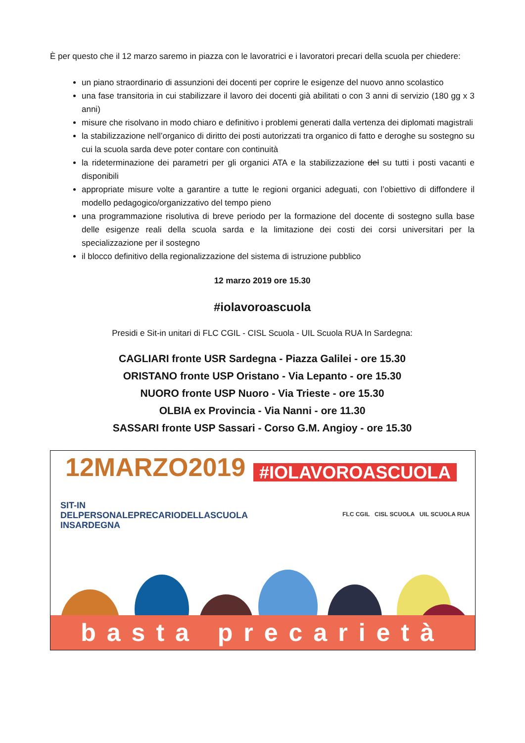È per questo che il 12 marzo saremo in piazza con le lavoratrici e i lavoratori precari della scuola per chiedere:
un piano straordinario di assunzioni dei docenti per coprire le esigenze del nuovo anno scolastico
una fase transitoria in cui stabilizzare il lavoro dei docenti già abilitati o con 3 anni di servizio (180 gg x 3 anni)
misure che risolvano in modo chiaro e definitivo i problemi generati dalla vertenza dei diplomati magistrali
la stabilizzazione nell’organico di diritto dei posti autorizzati tra organico di fatto e deroghe su sostegno su cui la scuola sarda deve poter contare con continuità
la rideterminazione dei parametri per gli organici ATA e la stabilizzazione del su tutti i posti vacanti e disponibili
appropriate misure volte a garantire a tutte le regioni organici adeguati, con l’obiettivo di diffondere il modello pedagogico/organizzativo del tempo pieno
una programmazione risolutiva di breve periodo per la formazione del docente di sostegno sulla base delle esigenze reali della scuola sarda e la limitazione dei costi dei corsi universitari per la specializzazione per il sostegno
il blocco definitivo della regionalizzazione del sistema di istruzione pubblico
12 marzo 2019 ore 15.30
#iolavoroascuola
Presidi e Sit-in unitari di FLC CGIL - CISL Scuola - UIL Scuola RUA In Sardegna:
CAGLIARI fronte USR Sardegna - Piazza Galilei - ore 15.30
ORISTANO fronte USP Oristano - Via Lepanto - ore 15.30
NUORO fronte USP Nuoro - Via Trieste - ore 15.30
OLBIA ex Provincia - Via Nanni - ore 11.30
SASSARI fronte USP Sassari - Corso G.M. Angioy - ore 15.30
12MARZO2019 #IOLAVOROASCUOLA
SIT-IN
DELPERSONALEPRECARIODELLASCUOLA
INSARDEGNA
FLC CGIL CISL SCUOLA UIL SCUOLA RUA
basta precarietà